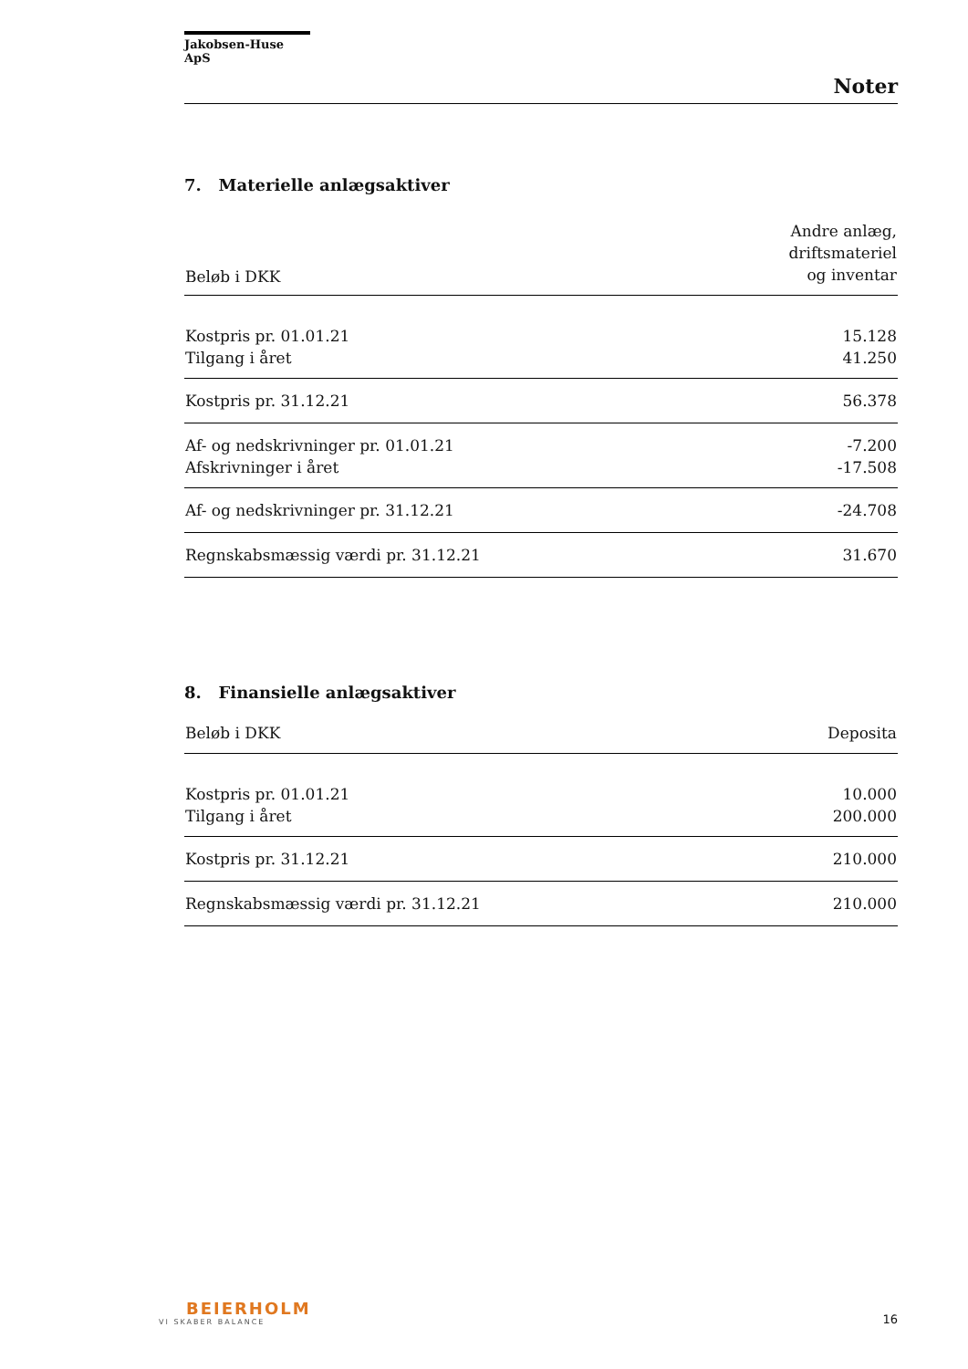Jakobsen-Huse ApS
Noter
7. Materielle anlægsaktiver
| Beløb i DKK | Andre anlæg, driftsmateriel og inventar |
| --- | --- |
| Kostpris pr. 01.01.21 | 15.128 |
| Tilgang i året | 41.250 |
| Kostpris pr. 31.12.21 | 56.378 |
| Af- og nedskrivninger pr. 01.01.21 | -7.200 |
| Afskrivninger i året | -17.508 |
| Af- og nedskrivninger pr. 31.12.21 | -24.708 |
| Regnskabsmæssig værdi pr. 31.12.21 | 31.670 |
8. Finansielle anlægsaktiver
| Beløb i DKK | Deposita |
| --- | --- |
| Kostpris pr. 01.01.21 | 10.000 |
| Tilgang i året | 200.000 |
| Kostpris pr. 31.12.21 | 210.000 |
| Regnskabsmæssig værdi pr. 31.12.21 | 210.000 |
BEIERHOLM
VI SKABER BALANCE
16